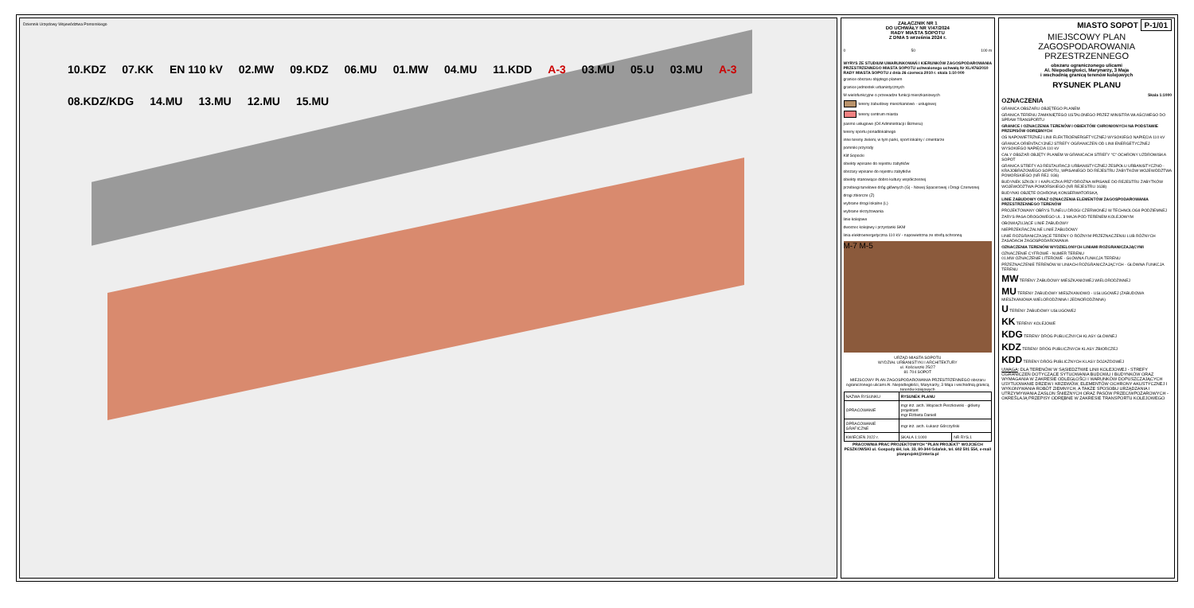Dziennik Urzędowy Województwa Pomorskiego
10.KDZ 07.KK EN 110 kV 02.MW 09.KDZ 06.MU 01.MW 04.MU 11.KDD A-3 03.MU 05.U 03.MU A-3 08.KDZ/KDG 14.MU 13.MU 12.MU 15.MU
ZAŁĄCZNIK NR 1
DO UCHWAŁY NR V/47/2024
RADY MIASTA SOPOTU
Z DNIA 5 września 2024 r.
0 50 100 m
WYRYS ZE STUDIUM UWARUNKOWAŃ I KIERUNKÓW ZAGOSPODAROWANIA PRZESTRZENNEGO MIASTA SOPOTU uchwalonego uchwałą Nr XL/476/2010 RADY MIASTA SOPOTU z dnia 26 czerwca 2010 r. skala 1:10 000
granice obszaru objętego planem
granice jednostek urbanistycznych
M wielofunkcyjne o przewadze funkcji mieszkaniowych
tereny zabudowy mieszkaniowo - usługowej
tereny centrum miasta
pasmo usługowe (Oś Administracji i Biznesu)
tereny sportu ponadlokalnego
inne tereny zieleni, w tym parki, sport lokalny / cmentarze
pomniki przyrody
Klif Sopocki
obiekty wpisane do rejestru zabytków
obszary wpisane do rejestru zabytków
obiekty stanowiące dobro kultury współczesnej
przebiegi tunelowe dróg głównych (G) - Nowej Spacerowej i Drogi Czerwonej
drogi zbiorcze (Z)
wybrane drogi lokalne (L)
wybrane skrzyżowania
linie kolejowe
dworzec kolejowy i przystanki SKM
linia elektroenergetyczna 110 kV - napowietrzna ze strefą ochronną
M-7 M-5
URZĄD MIASTA SOPOTU
WYDZIAŁ URBANISTYKI I ARCHITEKTURY
ul. Kościuszki 25/27
81-704 SOPOT
MIEJSCOWY PLAN ZAGOSPODAROWANIA PRZESTRZENNEGO obszaru ograniczonego ulicami Al. Niepodległości, Marynarzy, 3 Maja i wschodnią granicą terenów kolejowych
| NAZWA RYSUNKU | RYSUNEK PLANU | |
| OPRACOWANIE | mgr inż. arch. Wojciech Peszkowski - główny projektant mgr Elżbieta Daniell | |
| OPRACOWANIE GRAFICZNE | mgr inż. arch. Łukasz Górczyński | |
| KWIECIEŃ 2022 r. | SKALA 1:1000 | NR RYS.1 |
PRACOWNIA PRAC PROJEKTOWYCH "PLAN PROJEKT" WOJCIECH PESZKOWSKI ul. Gospody 6H, lok. 33, 80-344 Gdańsk, tel. 602 501 554, e-mail planprojekt@interia.pl
MIASTO SOPOT P-1/01
MIEJSCOWY PLAN
ZAGOSPODAROWANIA
PRZESTRZENNEGO
obszaru ograniczonego ulicami
Al. Niepodległości, Marynarzy, 3 Maja
i wschodnią granicą terenów kolejowych
RYSUNEK PLANU
Skala 1:1000
OZNACZENIA
GRANICA OBSZARU OBJĘTEGO PLANEM
GRANICA TERENU ZAMKNIĘTEGO USTALONEGO PRZEZ MINISTRA WŁAŚCIWEGO DO SPRAW TRANSPORTU
GRANICE I OZNACZENIA TERENÓW I OBIEKTÓW CHRONIONYCH NA PODSTAWIE PRZEPISÓW ODRĘBNYCH
OŚ NAPOWIETRZNEJ LINII ELEKTROENERGETYCZNEJ WYSOKIEGO NAPIĘCIA 110 kV
GRANICA ORIENTACYJNEJ STREFY OGRANICZEŃ OD LINII ENERGETYCZNEJ WYSOKIEGO NAPIĘCIA 110 kV
CAŁY OBSZAR OBJĘTY PLANEM W GRANICACH STREFY "C" OCHRONY UZDROWISKA SOPOT
GRANICA STREFY A3 RESTAURACJI URBANISTYCZNEJ ZESPOŁU URBANISTYCZNO - KRAJOBRAZOWEGO SOPOTU, WPISANEGO DO REJESTRU ZABYTKÓW WOJEWÓDZTWA POMORSKIEGO (NR REJ. 936)
BUDYNEK SZKOŁY I KAPLICZKA PRZYDROŻNA WPISANE DO REJESTRU ZABYTKÓW WOJEWÓDZTWA POMORSKIEGO (NR REJESTRU 1638)
BUDYNKI OBJĘTE OCHRONĄ KONSERWATORSKĄ
LINIE ZABUDOWY ORAZ OZNACZENIA ELEMENTÓW ZAGOSPODAROWANIA PRZESTRZENNEGO TERENÓW
PROJEKTOWANY OBRYS TUNELU DROGI CZERWONEJ W TECHNOLOGII PODZIEMNEJ
ZARYS PASA DROGOWEGO UL. 3 MAJA POD TERENEM KOLEJOWYM
OBOWIĄZUJĄCE LINIE ZABUDOWY
NIEPRZEKRACZALNE LINIE ZABUDOWY
LINIE ROZGRANICZAJĄCE TERENY O RÓŻNYM PRZEZNACZENIU LUB RÓŻNYCH ZASADACH ZAGOSPODAROWANIA
OZNACZENIA TERENÓW WYDZIELONYCH LINIAMI ROZGRANICZAJĄCYMI
OZNACZENIE CYFROWE - NUMER TERENU
01.MW OZNACZENIE LITEROWE - GŁÓWNA FUNKCJA TERENU
PRZEZNACZENIE TERENÓW W LINIACH ROZGRANICZAJĄCYCH - GŁÓWNA FUNKCJA TERENU
MW TERENY ZABUDOWY MIESZKANIOWEJ WIELORODZINNEJ
MU TERENY ZABUDOWY MIESZKANIOWO - USŁUGOWEJ (ZABUDOWA MIESZKANIOWA WIELORODZINNA I JEDNORODZINNA)
U TERENY ZABUDOWY USŁUGOWEJ
KK TERENY KOLEJOWE
KDG TERENY DRÓG PUBLICZNYCH KLASY GŁÓWNEJ
KDZ TERENY DRÓG PUBLICZNYCH KLASY ZBIORCZEJ
KDD TERENY DRÓG PUBLICZNYCH KLASY DOJAZDOWEJ
UWAGA: DLA TERENÓW W SĄSIEDZTWIE LINII KOLEJOWEJ - STREFY OGRANICZEŃ DOTYCZĄCE SYTUOWANIA BUDOWLI I BUDYNKÓW ORAZ WYMAGANIA W ZAKRESIE ODLEGŁOŚCI I WARUNKÓW DOPUSZCZAJĄCYCH USYTUOWANIE DRZEW I KRZEWÓW, ELEMENTÓW OCHRONY AKUSTYCZNEJ I WYKONYWANIA ROBÓT ZIEMNYCH, A TAKŻE SPOSOBU URZĄDZANIA I UTRZYMYWANIA ZASŁON ŚNIEŻNYCH ORAZ PASÓW PRZECIWPOŻAROWYCH - OKREŚLAJĄ PRZEPISY ODRĘBNE W ZAKRESIE TRANSPORTU KOLEJOWEGO